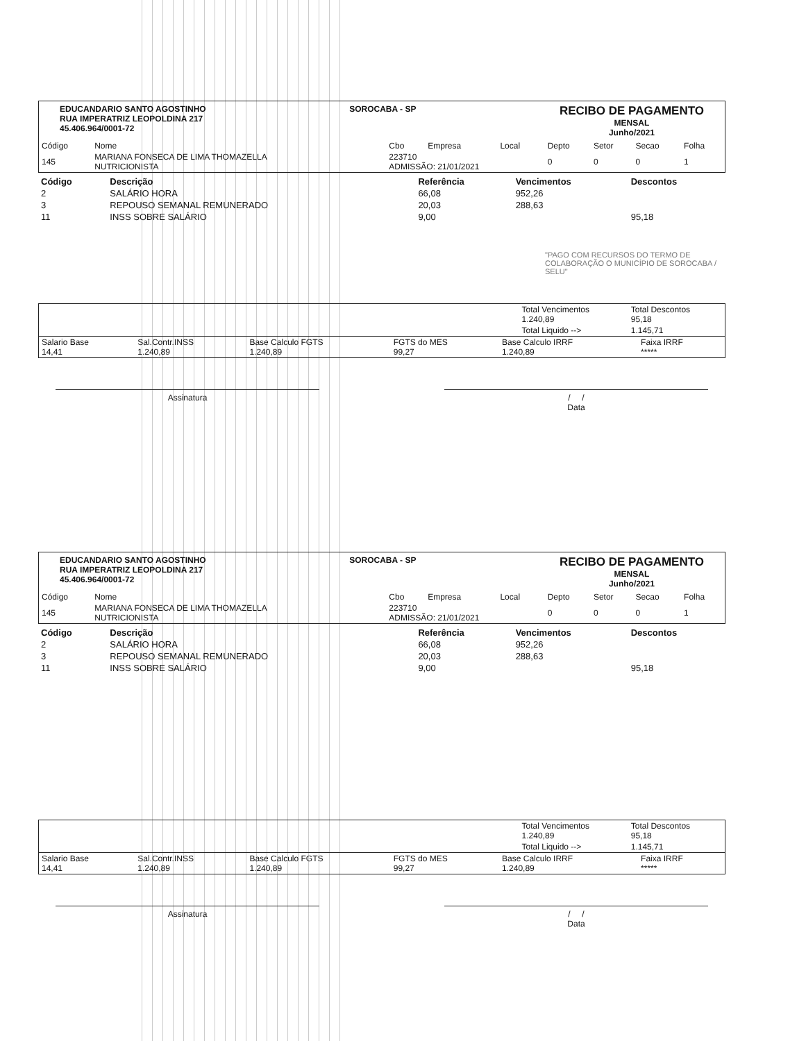EDUCANDARIO SANTO AGOSTINHO
RUA IMPERATRIZ LEOPOLDINA 217
45.406.964/0001-72
SOROCABA - SP
RECIBO DE PAGAMENTO
MENSAL
Junho/2021
| Código | Nome | Cbo | Empresa | Local | Depto | Setor | Secao | Folha |
| --- | --- | --- | --- | --- | --- | --- | --- | --- |
| 145 | MARIANA FONSECA DE LIMA THOMAZELLA NUTRICIONISTA | 223710 ADMISSÃO: 21/01/2021 | | | 0 | 0 | 0 | 1 |
| Código | Descrição | Referência | Vencimentos | Descontos |
| --- | --- | --- | --- | --- |
| 2 | SALÁRIO HORA | 66,08 | 952,26 | |
| 3 | REPOUSO SEMANAL REMUNERADO | 20,03 | 288,63 | |
| 11 | INSS SOBRE SALÁRIO | 9,00 | | 95,18 |
"PAGO COM RECURSOS DO TERMO DE COLABORAÇÃO O MUNICÍPIO DE SOROCABA / SELU"
| | Total Vencimentos 1.240,89 | Total Descontos 95,18 |
| | Total Liquido --> | 1.145,71 |
| Salario Base 14,41 | Sal.Contr.INSS 1.240,89 | Base Calculo FGTS 1.240,89 | FGTS do MES 99,27 | Base Calculo IRRF 1.240,89 | Faixa IRRF ***** |
Assinatura / /
Data
EDUCANDARIO SANTO AGOSTINHO
RUA IMPERATRIZ LEOPOLDINA 217
45.406.964/0001-72
SOROCABA - SP
RECIBO DE PAGAMENTO
MENSAL
Junho/2021
| Código | Nome | Cbo | Empresa | Local | Depto | Setor | Secao | Folha |
| --- | --- | --- | --- | --- | --- | --- | --- | --- |
| 145 | MARIANA FONSECA DE LIMA THOMAZELLA NUTRICIONISTA | 223710 ADMISSÃO: 21/01/2021 | | | 0 | 0 | 0 | 1 |
| Código | Descrição | Referência | Vencimentos | Descontos |
| --- | --- | --- | --- | --- |
| 2 | SALÁRIO HORA | 66,08 | 952,26 | |
| 3 | REPOUSO SEMANAL REMUNERADO | 20,03 | 288,63 | |
| 11 | INSS SOBRE SALÁRIO | 9,00 | | 95,18 |
| | Total Vencimentos 1.240,89 | Total Descontos 95,18 |
| | Total Liquido --> | 1.145,71 |
| Salario Base 14,41 | Sal.Contr.INSS 1.240,89 | Base Calculo FGTS 1.240,89 | FGTS do MES 99,27 | Base Calculo IRRF 1.240,89 | Faixa IRRF ***** |
Assinatura / /
Data